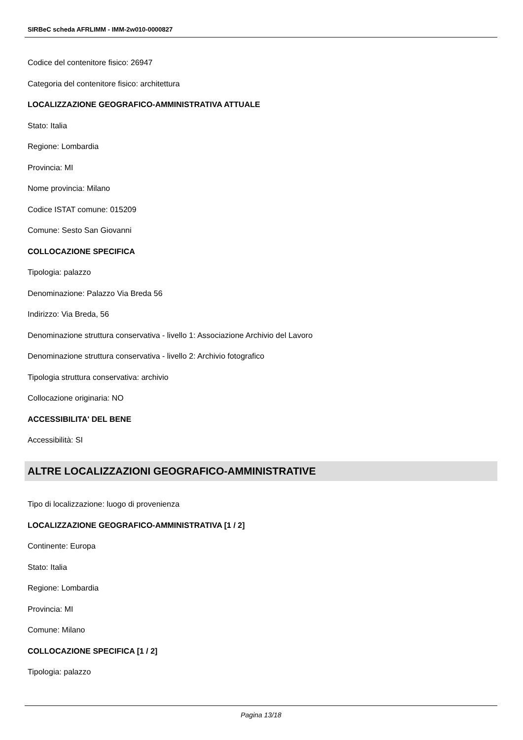SIRBeC scheda AFRLIMM - IMM-2w010-0000827
Codice del contenitore fisico: 26947
Categoria del contenitore fisico: architettura
LOCALIZZAZIONE GEOGRAFICO-AMMINISTRATIVA ATTUALE
Stato: Italia
Regione: Lombardia
Provincia: MI
Nome provincia: Milano
Codice ISTAT comune: 015209
Comune: Sesto San Giovanni
COLLOCAZIONE SPECIFICA
Tipologia: palazzo
Denominazione: Palazzo Via Breda 56
Indirizzo: Via Breda, 56
Denominazione struttura conservativa - livello 1: Associazione Archivio del Lavoro
Denominazione struttura conservativa - livello 2: Archivio fotografico
Tipologia struttura conservativa: archivio
Collocazione originaria: NO
ACCESSIBILITA' DEL BENE
Accessibilità: SI
ALTRE LOCALIZZAZIONI GEOGRAFICO-AMMINISTRATIVE
Tipo di localizzazione: luogo di provenienza
LOCALIZZAZIONE GEOGRAFICO-AMMINISTRATIVA [1 / 2]
Continente: Europa
Stato: Italia
Regione: Lombardia
Provincia: MI
Comune: Milano
COLLOCAZIONE SPECIFICA [1 / 2]
Tipologia: palazzo
Pagina 13/18